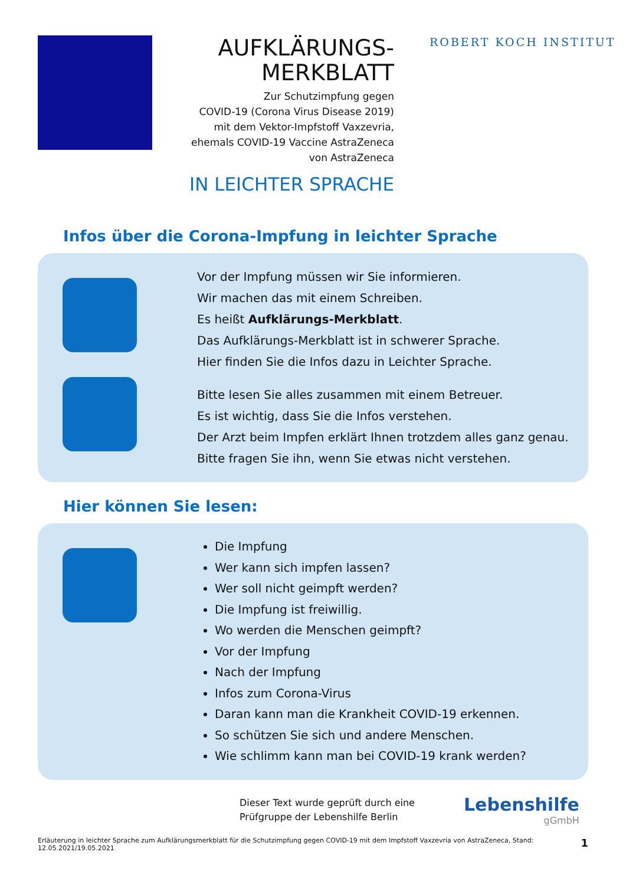AUFKLÄRUNGS-
MERKBLATT
Zur Schutzimpfung gegen
COVID-19 (Corona Virus Disease 2019)
mit dem Vektor-Impfstoff Vaxzevria,
ehemals COVID-19 Vaccine AstraZeneca
von AstraZeneca
IN LEICHTER SPRACHE
ROBERT KOCH INSTITUT
Infos über die Corona-Impfung in leichter Sprache
Vor der Impfung müssen wir Sie informieren.
Wir machen das mit einem Schreiben.
Es heißt Aufklärungs-Merkblatt.
Das Aufklärungs-Merkblatt ist in schwerer Sprache.
Hier finden Sie die Infos dazu in Leichter Sprache.
Bitte lesen Sie alles zusammen mit einem Betreuer.
Es ist wichtig, dass Sie die Infos verstehen.
Der Arzt beim Impfen erklärt Ihnen trotzdem alles ganz genau.
Bitte fragen Sie ihn, wenn Sie etwas nicht verstehen.
Hier können Sie lesen:
Die Impfung
Wer kann sich impfen lassen?
Wer soll nicht geimpft werden?
Die Impfung ist freiwillig.
Wo werden die Menschen geimpft?
Vor der Impfung
Nach der Impfung
Infos zum Corona-Virus
Daran kann man die Krankheit COVID-19 erkennen.
So schützen Sie sich und andere Menschen.
Wie schlimm kann man bei COVID-19 krank werden?
Dieser Text wurde geprüft durch eine Prüfgruppe der Lebenshilfe Berlin
Lebenshilfe
gGmbH
Erläuterung in leichter Sprache zum Aufklärungsmerkblatt für die Schutzimpfung gegen COVID-19 mit dem Impfstoff Vaxzevria von AstraZeneca, Stand: 12.05.2021/19.05.2021 1